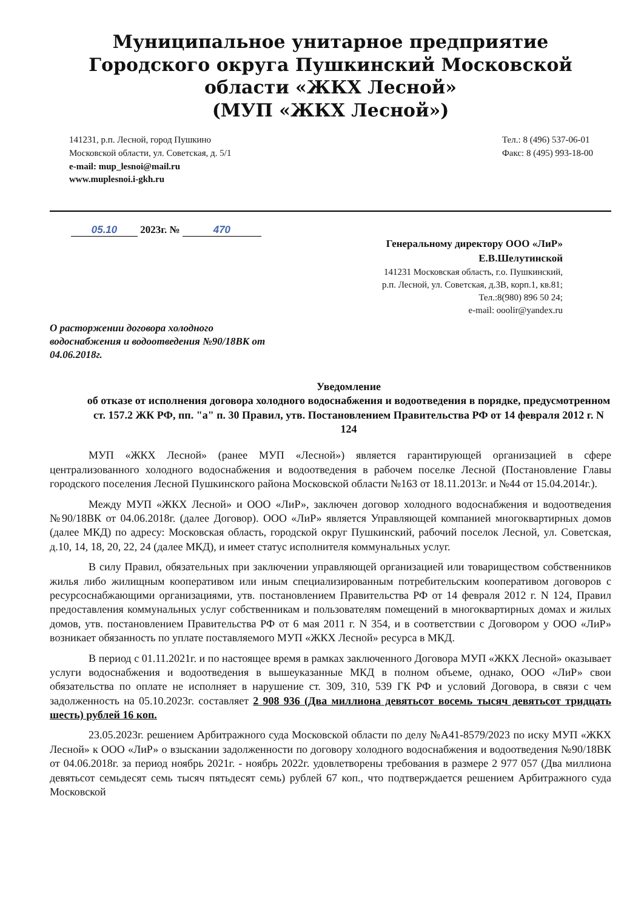Муниципальное унитарное предприятие
Городского округа Пушкинский Московской
области «ЖКХ Лесной»
(МУП «ЖКХ Лесной»)
141231, р.п. Лесной, город Пушкино
Московской области, ул. Советская, д. 5/1
e-mail: mup_lesnoi@mail.ru
www.muplesnoi.i-gkh.ru
Тел.: 8 (496) 537-06-01
Факс: 8 (495) 993-18-00
05.10 2023г. № 470
Генеральному директору ООО «ЛиР»
Е.В.Шелутинской
141231 Московская область, г.о. Пушкинский,
р.п. Лесной, ул. Советская, д.3В, корп.1, кв.81;
Тел.:8(980) 896 50 24;
e-mail: ooolir@yandex.ru
О расторжении договора холодного водоснабжения и водоотведения №90/18ВК от 04.06.2018г.
Уведомление
об отказе от исполнения договора холодного водоснабжения и водоотведения в порядке, предусмотренном ст. 157.2 ЖК РФ, пп. "а" п. 30 Правил, утв. Постановлением Правительства РФ от 14 февраля 2012 г. N 124
МУП «ЖКХ Лесной» (ранее МУП «Лесной») является гарантирующей организацией в сфере централизованного холодного водоснабжения и водоотведения в рабочем поселке Лесной (Постановление Главы городского поселения Лесной Пушкинского района Московской области №163 от 18.11.2013г. и №44 от 15.04.2014г.).
Между МУП «ЖКХ Лесной» и ООО «ЛиР», заключен договор холодного водоснабжения и водоотведения №90/18ВК от 04.06.2018г. (далее Договор). ООО «ЛиР» является Управляющей компанией многоквартирных домов (далее МКД) по адресу: Московская область, городской округ Пушкинский, рабочий поселок Лесной, ул. Советская, д.10, 14, 18, 20, 22, 24 (далее МКД), и имеет статус исполнителя коммунальных услуг.
В силу Правил, обязательных при заключении управляющей организацией или товариществом собственников жилья либо жилищным кооперативом или иным специализированным потребительским кооперативом договоров с ресурсоснабжающими организациями, утв. постановлением Правительства РФ от 14 февраля 2012 г. N 124, Правил предоставления коммунальных услуг собственникам и пользователям помещений в многоквартирных домах и жилых домов, утв. постановлением Правительства РФ от 6 мая 2011 г. N 354, и в соответствии с Договором у ООО «ЛиР» возникает обязанность по уплате поставляемого МУП «ЖКХ Лесной» ресурса в МКД.
В период с 01.11.2021г. и по настоящее время в рамках заключенного Договора МУП «ЖКХ Лесной» оказывает услуги водоснабжения и водоотведения в вышеуказанные МКД в полном объеме, однако, ООО «ЛиР» свои обязательства по оплате не исполняет в нарушение ст. 309, 310, 539 ГК РФ и условий Договора, в связи с чем задолженность на 05.10.2023г. составляет 2 908 936 (Два миллиона девятьсот восемь тысяч девятьсот тридцать шесть) рублей 16 коп.
23.05.2023г. решением Арбитражного суда Московской области по делу №А41-8579/2023 по иску МУП «ЖКХ Лесной» к ООО «ЛиР» о взыскании задолженности по договору холодного водоснабжения и водоотведения №90/18ВК от 04.06.2018г. за период ноябрь 2021г. - ноябрь 2022г. удовлетворены требования в размере 2 977 057 (Два миллиона девятьсот семьдесят семь тысяч пятьдесят семь) рублей 67 коп., что подтверждается решением Арбитражного суда Московской